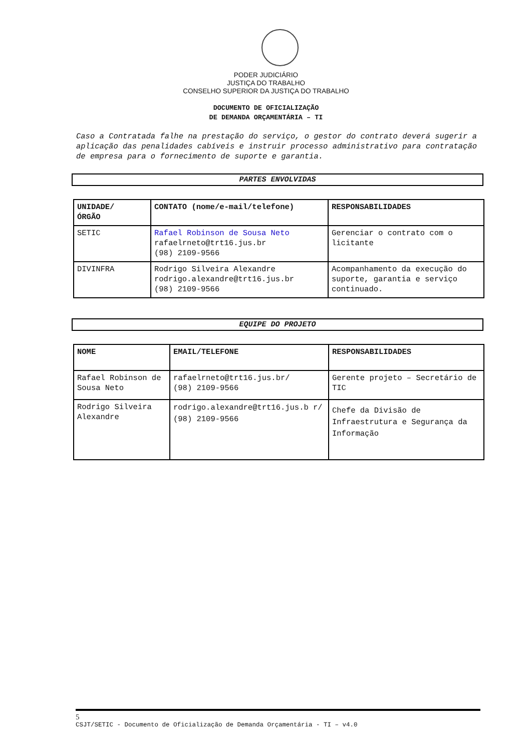PODER JUDICIÁRIO
JUSTIÇA DO TRABALHO
CONSELHO SUPERIOR DA JUSTIÇA DO TRABALHO
DOCUMENTO DE OFICIALIZAÇÃO
DE DEMANDA ORÇAMENTÁRIA – TI
Caso a Contratada falhe na prestação do serviço, o gestor do contrato deverá sugerir a aplicação das penalidades cabíveis e instruir processo administrativo para contratação de empresa para o fornecimento de suporte e garantia.
PARTES ENVOLVIDAS
| UNIDADE/ ÓRGÃO | CONTATO (nome/e-mail/telefone) | RESPONSABILIDADES |
| --- | --- | --- |
| SETIC | Rafael Robinson de Sousa Neto rafaelrneto@trt16.jus.br (98) 2109-9566 | Gerenciar o contrato com o licitante |
| DIVINFRA | Rodrigo Silveira Alexandre rodrigo.alexandre@trt16.jus.br (98) 2109-9566 | Acompanhamento da execução do suporte, garantia e serviço continuado. |
EQUIPE DO PROJETO
| NOME | EMAIL/TELEFONE | RESPONSABILIDADES |
| --- | --- | --- |
| Rafael Robinson de Sousa Neto | rafaelrneto@trt16.jus.br/ (98) 2109-9566 | Gerente projeto – Secretário de TIC |
| Rodrigo Silveira Alexandre | rodrigo.alexandre@trt16.jus.b r/ (98) 2109-9566 | Chefe da Divisão de Infraestrutura e Segurança da Informação |
5
CSJT/SETIC - Documento de Oficialização de Demanda Orçamentária - TI – v4.0